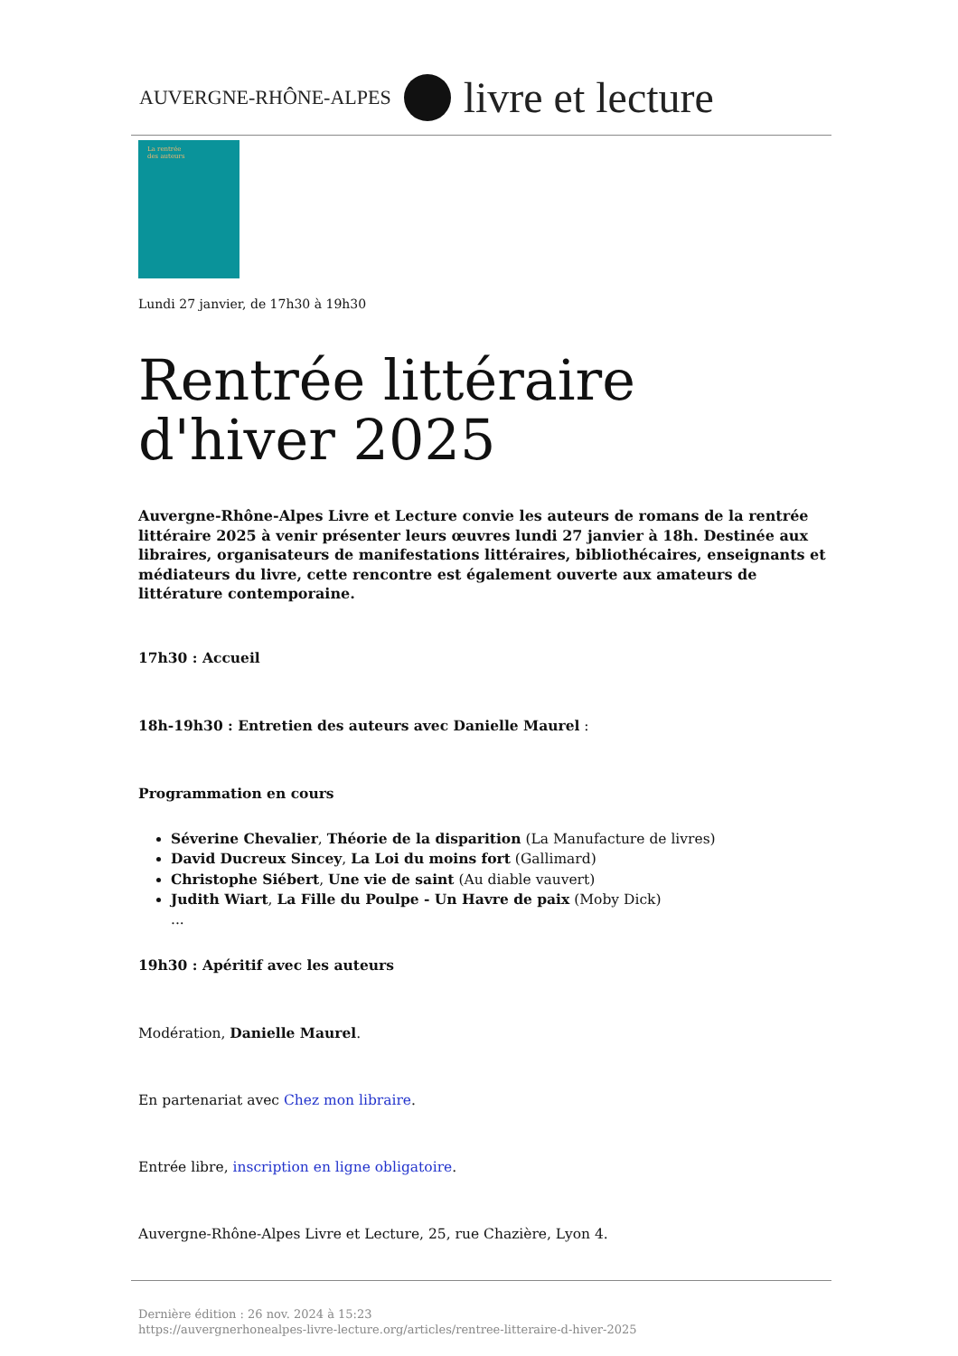AUVERGNE-RHÔNE-ALPES livre et lecture
La rentrée
des auteurs
Lundi 27 janvier, de 17h30 à 19h30
Rentrée littéraire d'hiver 2025
Auvergne-Rhône-Alpes Livre et Lecture convie les auteurs de romans de la rentrée littéraire 2025 à venir présenter leurs œuvres lundi 27 janvier à 18h. Destinée aux libraires, organisateurs de manifestations littéraires, bibliothécaires, enseignants et médiateurs du livre, cette rencontre est également ouverte aux amateurs de littérature contemporaine.
17h30 : Accueil
18h-19h30 : Entretien des auteurs avec Danielle Maurel :
Programmation en cours
Séverine Chevalier, Théorie de la disparition (La Manufacture de livres)
David Ducreux Sincey, La Loi du moins fort (Gallimard)
Christophe Siébert, Une vie de saint (Au diable vauvert)
Judith Wiart, La Fille du Poulpe - Un Havre de paix (Moby Dick)
...
19h30 : Apéritif avec les auteurs
Modération, Danielle Maurel.
En partenariat avec Chez mon libraire.
Entrée libre, inscription en ligne obligatoire.
Auvergne-Rhône-Alpes Livre et Lecture, 25, rue Chazière, Lyon 4.
Dernière édition : 26 nov. 2024 à 15:23
https://auvergnerhonealpes-livre-lecture.org/articles/rentree-litteraire-d-hiver-2025